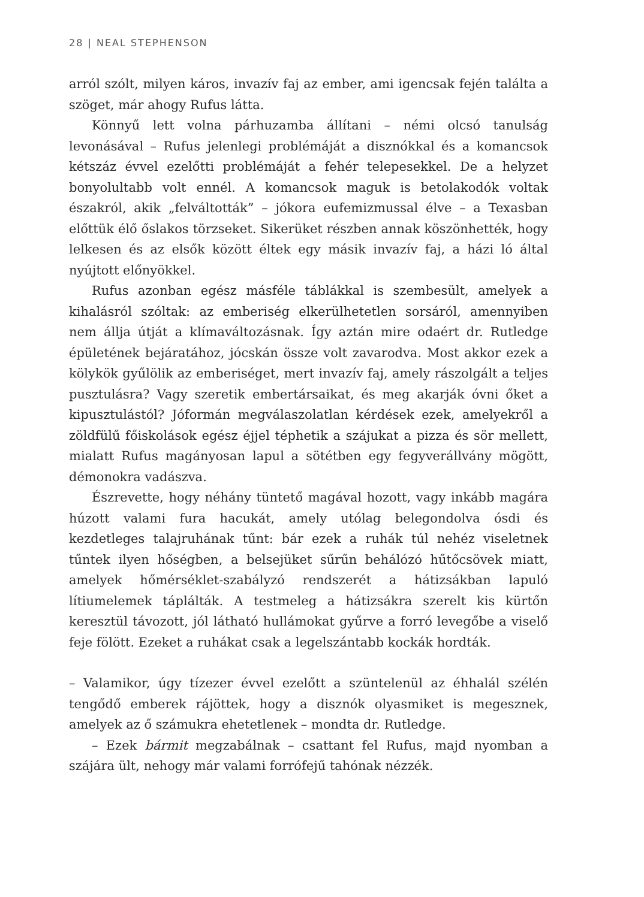28 | NEAL STEPHENSON
arról szólt, milyen káros, invazív faj az ember, ami igencsak fején találta a szöget, már ahogy Rufus látta.
Könnyű lett volna párhuzamba állítani – némi olcsó tanulság levonásával – Rufus jelenlegi problémáját a disznókkal és a komancsok kétszáz évvel ezelőtti problémáját a fehér telepesekkel. De a helyzet bonyolultabb volt ennél. A komancsok maguk is betolakodók voltak északról, akik „felváltották” – jókora eufemizmussal élve – a Texasban előttük élő őslakos törzseket. Sikerüket részben annak köszönhették, hogy lelkesen és az elsők között éltek egy másik invazív faj, a házi ló által nyújtott előnyökkel.
Rufus azonban egész másféle táblákkal is szembesült, amelyek a kihalásról szóltak: az emberiség elkerülhetetlen sorsáról, amennyiben nem állja útját a klímaváltozásnak. Így aztán mire odaért dr. Rutledge épületének bejáratához, jócskán össze volt zavarodva. Most akkor ezek a kölykök gyűlölik az emberiséget, mert invazív faj, amely rászolgált a teljes pusztulásra? Vagy szeretik embertársaikat, és meg akarják óvni őket a kipusztulástól? Jóformán megválaszolatlan kérdések ezek, amelyekről a zöldfülű főiskolások egész éjjel téphetik a szájukat a pizza és sör mellett, mialatt Rufus magányosan lapul a sötétben egy fegyverállvány mögött, démonokra vadászva.
Észrevette, hogy néhány tüntető magával hozott, vagy inkább magára húzott valami fura hacukát, amely utólag belegondolva ósdi és kezdetleges talajruhának tűnt: bár ezek a ruhák túl nehéz viseletnek tűntek ilyen hőségben, a belsejüket sűrűn behálózó hűtőcsövek miatt, amelyek hőmérséklet-szabályzó rendszerét a hátizsákban lapuló lítiumelemek táplálták. A testmeleg a hátizsákra szerelt kis kürtőn keresztül távozott, jól látható hullámokat gyűrve a forró levegőbe a viselő feje fölött. Ezeket a ruhákat csak a legelszántabb kockák hordták.
– Valamikor, úgy tízezer évvel ezelőtt a szüntelenül az éhhalál szélén tengődő emberek rájöttek, hogy a disznók olyasmiket is megesznek, amelyek az ő számukra ehetetlenek – mondta dr. Rutledge.
– Ezek bármit megzabálnak – csattant fel Rufus, majd nyomban a szájára ült, nehogy már valami forrófejű tahónak nézzék.